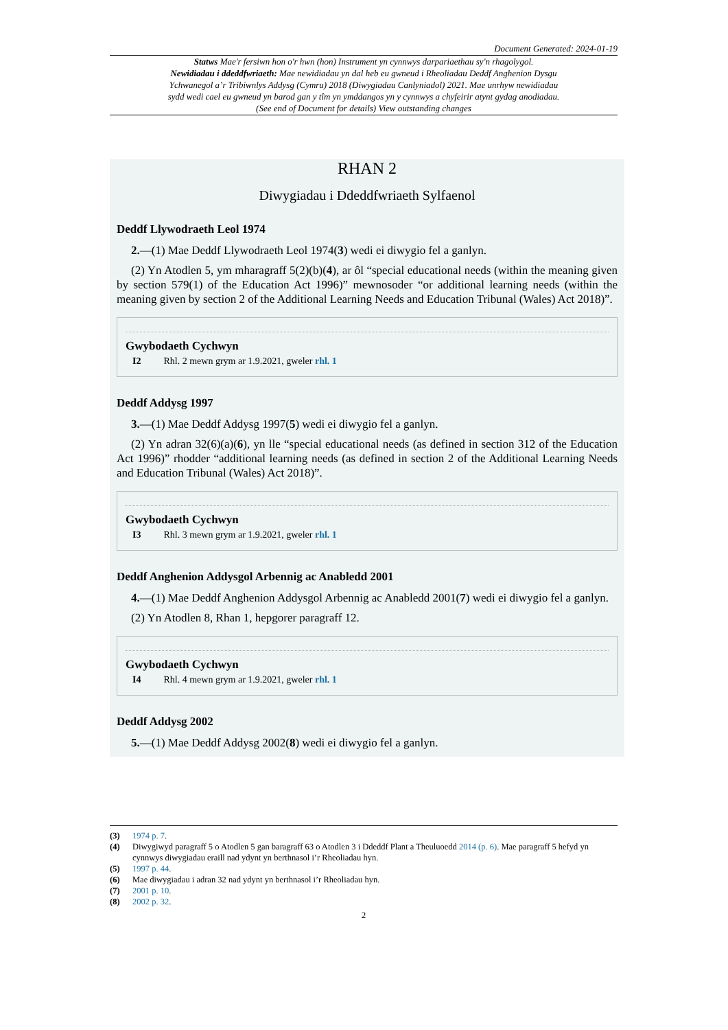Document Generated: 2024-01-19
Statws Mae'r fersiwn hon o'r hwn (hon) Instrument yn cynnwys darpariaethau sy'n rhagolygol.
Newidiadau i ddeddfwriaeth: Mae newidiadau yn dal heb eu gwneud i Rheoliadau Deddf Anghenion Dysgu Ychwanegol a’r Tribiwnlys Addysg (Cymru) 2018 (Diwygiadau Canlyniadol) 2021. Mae unrhyw newidiadau sydd wedi cael eu gwneud yn barod gan y tîm yn ymddangos yn y cynnwys a chyfeirir atynt gydag anodiadau. (See end of Document for details) View outstanding changes
RHAN 2
Diwygiadau i Ddeddfwriaeth Sylfaenol
Deddf Llywodraeth Leol 1974
2.—(1) Mae Deddf Llywodraeth Leol 1974(3) wedi ei diwygio fel a ganlyn.
(2) Yn Atodlen 5, ym mharagraff 5(2)(b)(4), ar ôl “special educational needs (within the meaning given by section 579(1) of the Education Act 1996)” mewnosoder “or additional learning needs (within the meaning given by section 2 of the Additional Learning Needs and Education Tribunal (Wales) Act 2018)”.
Gwybodaeth Cychwyn
I2 Rhl. 2 mewn grym ar 1.9.2021, gweler rhl. 1
Deddf Addysg 1997
3.—(1) Mae Deddf Addysg 1997(5) wedi ei diwygio fel a ganlyn.
(2) Yn adran 32(6)(a)(6), yn lle “special educational needs (as defined in section 312 of the Education Act 1996)” rhodder “additional learning needs (as defined in section 2 of the Additional Learning Needs and Education Tribunal (Wales) Act 2018)”.
Gwybodaeth Cychwyn
I3 Rhl. 3 mewn grym ar 1.9.2021, gweler rhl. 1
Deddf Anghenion Addysgol Arbennig ac Anabledd 2001
4.—(1) Mae Deddf Anghenion Addysgol Arbennig ac Anabledd 2001(7) wedi ei diwygio fel a ganlyn.
(2) Yn Atodlen 8, Rhan 1, hepgorer paragraff 12.
Gwybodaeth Cychwyn
I4 Rhl. 4 mewn grym ar 1.9.2021, gweler rhl. 1
Deddf Addysg 2002
5.—(1) Mae Deddf Addysg 2002(8) wedi ei diwygio fel a ganlyn.
(3) 1974 p. 7.
(4) Diwygiwyd paragraff 5 o Atodlen 5 gan baragraff 63 o Atodlen 3 i Ddeddf Plant a Theuluoedd 2014 (p. 6). Mae paragraff 5 hefyd yn cynnwys diwygiadau eraill nad ydynt yn berthnasol i’r Rheoliadau hyn.
(5) 1997 p. 44.
(6) Mae diwygiadau i adran 32 nad ydynt yn berthnasol i’r Rheoliadau hyn.
(7) 2001 p. 10.
(8) 2002 p. 32.
2